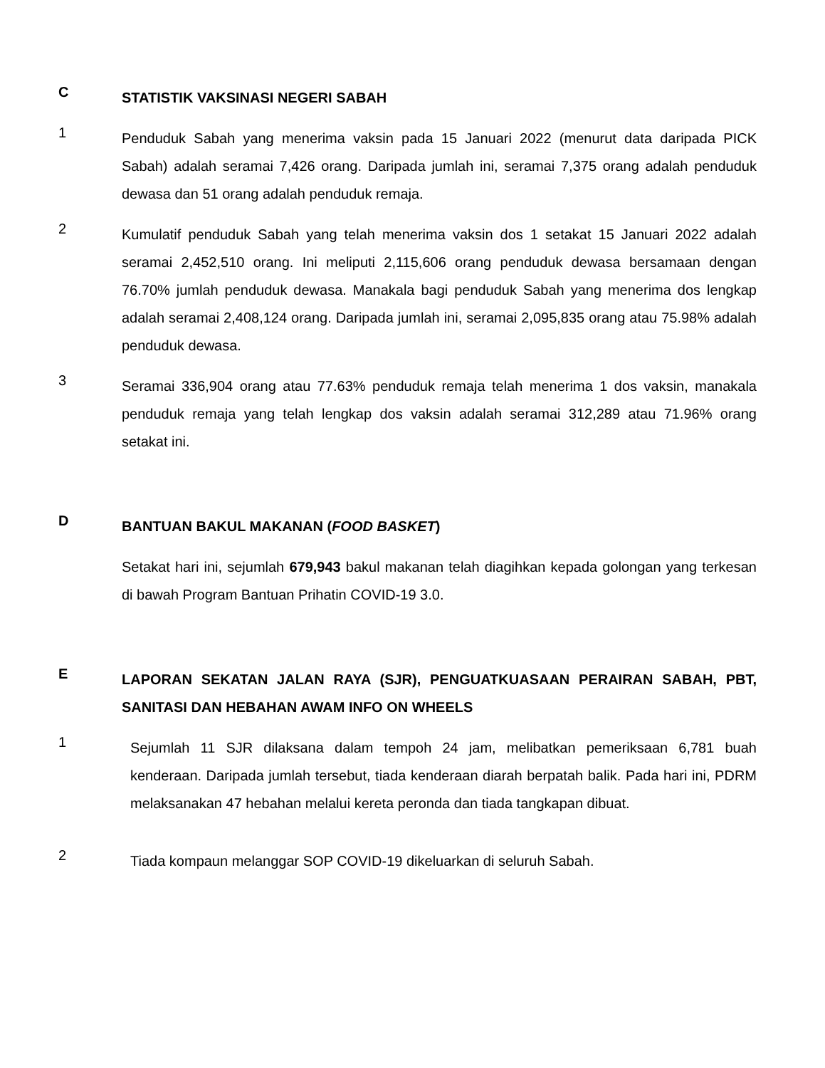C
STATISTIK VAKSINASI NEGERI SABAH
1
Penduduk Sabah yang menerima vaksin pada 15 Januari 2022 (menurut data daripada PICK Sabah) adalah seramai 7,426 orang. Daripada jumlah ini, seramai 7,375 orang adalah penduduk dewasa dan 51 orang adalah penduduk remaja.
2
Kumulatif penduduk Sabah yang telah menerima vaksin dos 1 setakat 15 Januari 2022 adalah seramai 2,452,510 orang. Ini meliputi 2,115,606 orang penduduk dewasa bersamaan dengan 76.70% jumlah penduduk dewasa. Manakala bagi penduduk Sabah yang menerima dos lengkap adalah seramai 2,408,124 orang. Daripada jumlah ini, seramai 2,095,835 orang atau 75.98% adalah penduduk dewasa.
3
Seramai 336,904 orang atau 77.63% penduduk remaja telah menerima 1 dos vaksin, manakala penduduk remaja yang telah lengkap dos vaksin adalah seramai 312,289 atau 71.96% orang setakat ini.
D
BANTUAN BAKUL MAKANAN (FOOD BASKET)
Setakat hari ini, sejumlah 679,943 bakul makanan telah diagihkan kepada golongan yang terkesan di bawah Program Bantuan Prihatin COVID-19 3.0.
E
LAPORAN SEKATAN JALAN RAYA (SJR), PENGUATKUASAAN PERAIRAN SABAH, PBT, SANITASI DAN HEBAHAN AWAM INFO ON WHEELS
1
Sejumlah 11 SJR dilaksana dalam tempoh 24 jam, melibatkan pemeriksaan 6,781 buah kenderaan. Daripada jumlah tersebut, tiada kenderaan diarah berpatah balik. Pada hari ini, PDRM melaksanakan 47 hebahan melalui kereta peronda dan tiada tangkapan dibuat.
2
Tiada kompaun melanggar SOP COVID-19 dikeluarkan di seluruh Sabah.